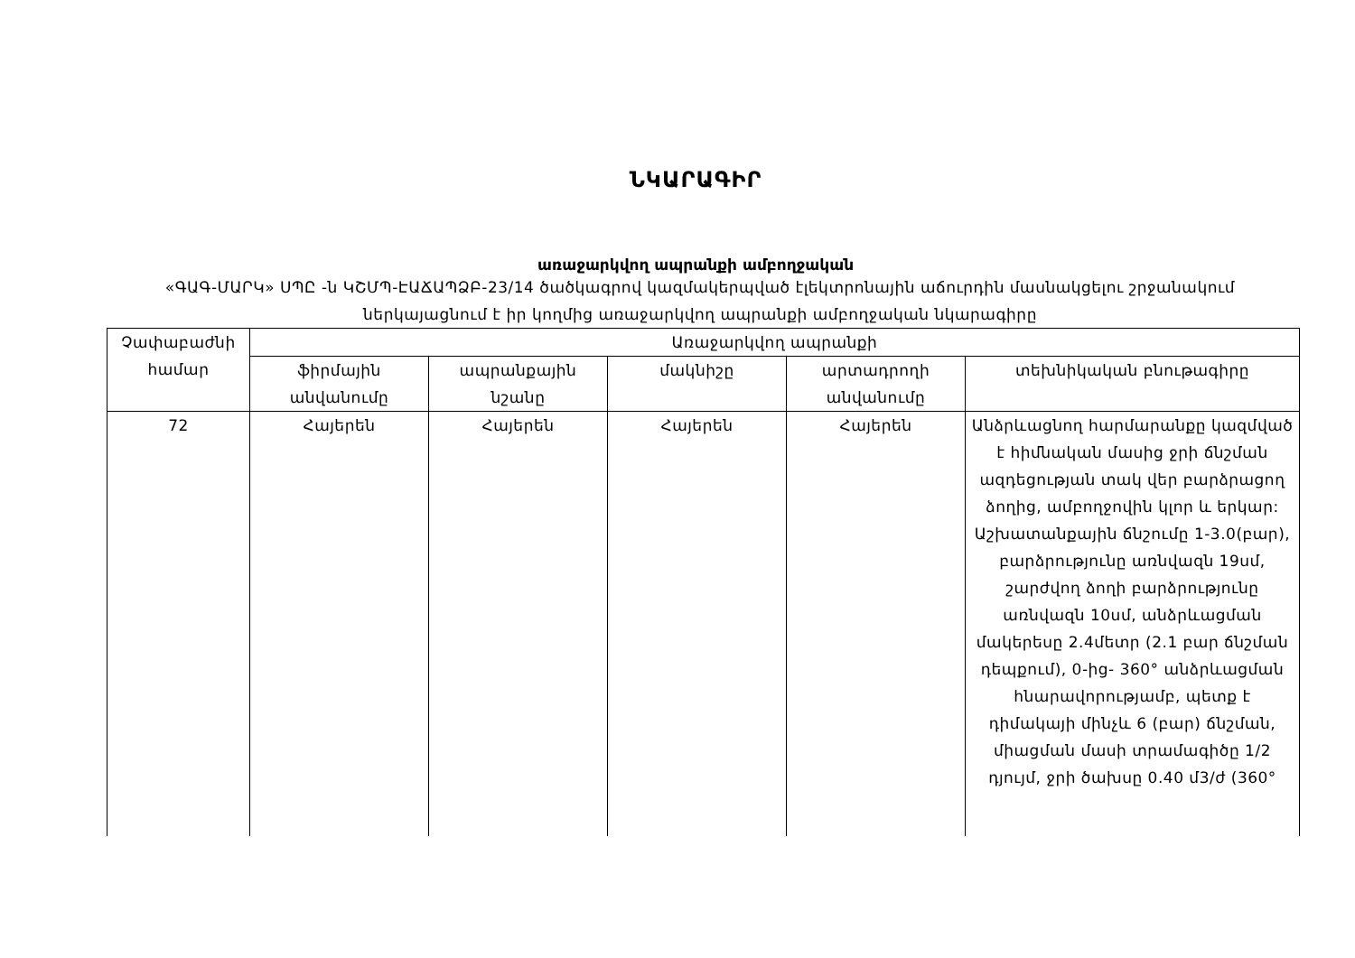ՆԿԱՐԱԳԻՐ
առաջարկվող ապրանքի ամբողջական
«ԳԱԳ-ՄԱՐԿ» ՍՊԸ -ն ԿՇՄՊ-ԷԱՃԱՊՁԲ-23/14 ծածկագրով կազմակերպված էլեկտրոնային աճուրդին մասնակցելու շրջանակում ներկայացնում է իր կողմից առաջարկվող ապրանքի ամբողջական նկարագիրը
| Չափաբաժնի համար | Առաջարկվող ապրանքի | | | | |
| --- | --- | --- | --- | --- | --- |
| | ֆիրմային անվանումը | ապրանքային նշանը | մակնիշը | արտադրողի անվանումը | տեխնիկական բնութագիրը |
| 72 | Հայերեն | Հայերեն | Հայերեն | Հայերեն | Անձրևացնող հարմարանքը կազմված է հիմնական մասից ջրի ճնշման ազդեցության տակ վեր բարձրացող ձողից, ամբողջովին կլոր և երկար: Աշխատանքային ճնշումը 1-3.0(բար), բարձրությունը առնվազն 19սմ, շարժվող ձողի բարձրությունը առնվազն 10սմ, անձրևացման մակերեսը 2.4մետր (2.1 բար ճնշման դեպքում), 0-ից- 360° անձրևացման հնարավորությամբ, պետք է դիմակայի մինչև 6 (բար) ճնշման, միացման մասի տրամագիծը 1/2 դյույմ, ջրի ծախսը 0.40 մ3/ժ (360° |